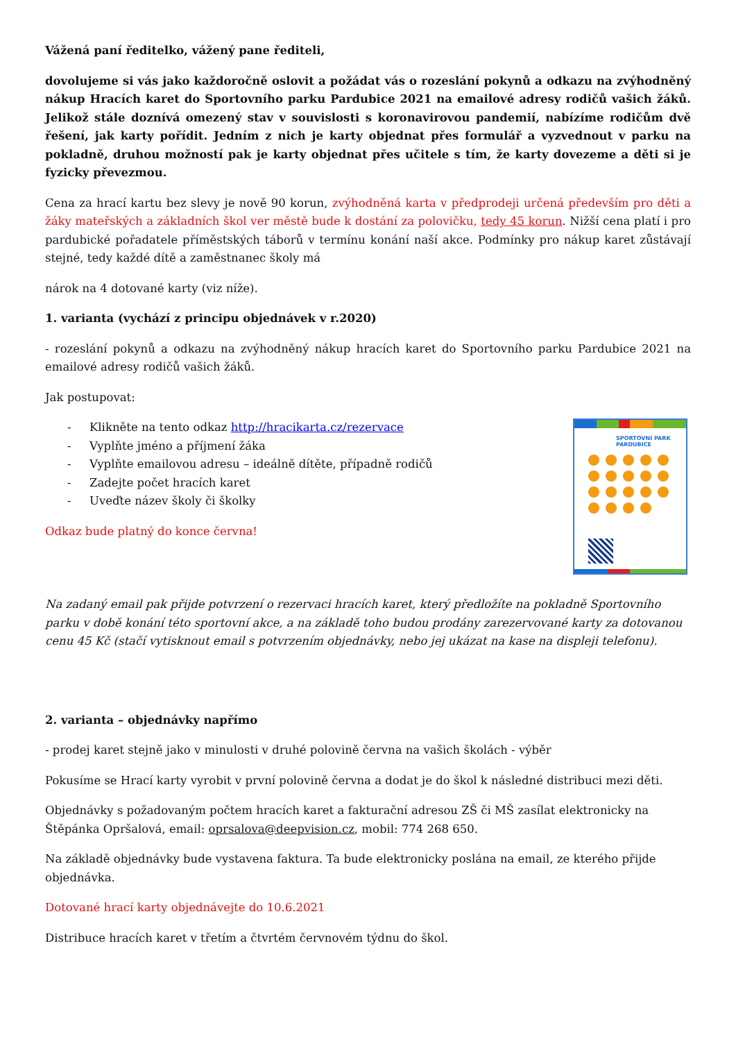Vážená paní ředitelko, vážený pane řediteli,
dovolujeme si vás jako každoročně oslovit a požádat vás o rozeslání pokynů a odkazu na zvýhodněný nákup Hracích karet do Sportovního parku Pardubice 2021 na emailové adresy rodičů vašich žáků. Jelikož stále doznívá omezený stav v souvislosti s koronavirovou pandemií, nabízíme rodičům dvě řešení, jak karty pořídit. Jedním z nich je karty objednat přes formulář a vyzvednout v parku na pokladně, druhou možností pak je karty objednat přes učitele s tím, že karty dovezeme a děti si je fyzicky převezmou.
Cena za hrací kartu bez slevy je nově 90 korun, zvýhodněná karta v předprodeji určená především pro děti a žáky mateřských a základních škol ver městě bude k dostání za polovičku, tedy 45 korun. Nižší cena platí i pro pardubické pořadatele příměstských táborů v termínu konání naší akce. Podmínky pro nákup karet zůstávají stejné, tedy každé dítě a zaměstnanec školy má
nárok na 4 dotované karty (viz níže).
1. varianta (vychází z principu objednávek v r.2020)
- rozeslání pokynů a odkazu na zvýhodněný nákup hracích karet do Sportovního parku Pardubice 2021 na emailové adresy rodičů vašich žáků.
Jak postupovat:
SPORTOVNÍ PARK
PARDUBICE
- Klikněte na tento odkaz http://hracikarta.cz/rezervace
- Vyplňte jméno a příjmení žáka
- Vyplňte emailovou adresu – ideálně dítěte, případně rodičů
- Zadejte počet hracích karet
- Uveďte název školy či školky
Odkaz bude platný do konce června!
Na zadaný email pak přijde potvrzení o rezervaci hracích karet, který předložíte na pokladně Sportovního parku v době konání této sportovní akce, a na základě toho budou prodány zarezervované karty za dotovanou cenu 45 Kč (stačí vytisknout email s potvrzením objednávky, nebo jej ukázat na kase na displeji telefonu).
2. varianta – objednávky napřímo
- prodej karet stejně jako v minulosti v druhé polovině června na vašich školách - výběr
Pokusíme se Hrací karty vyrobit v první polovině června a dodat je do škol k následné distribuci mezi děti.
Objednávky s požadovaným počtem hracích karet a fakturační adresou ZŠ či MŠ zasílat elektronicky na Štěpánka Opršalová, email: oprsalova@deepvision.cz, mobil: 774 268 650.
Na základě objednávky bude vystavena faktura. Ta bude elektronicky poslána na email, ze kterého přijde objednávka.
Dotované hrací karty objednávejte do 10.6.2021
Distribuce hracích karet v třetím a čtvrtém červnovém týdnu do škol.